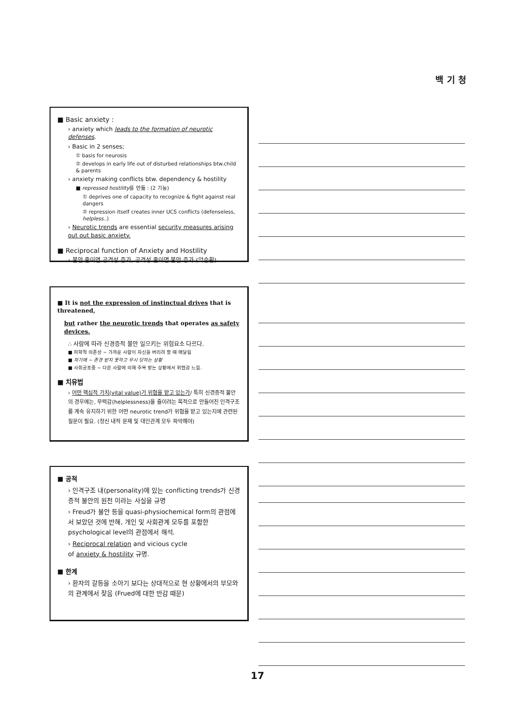백 기 청
■ Basic anxiety :
› anxiety which leads to the formation of neurotic defenses.
› Basic in 2 senses;
① basis for neurosis
② develops in early life out of disturbed relationships btw.child & parents
› anxiety making conflicts btw. dependency & hostility
■ repressed hostility를 만듦 : (2 기능)
① deprives one of capacity to recognize & fight against real dangers
② repression itself creates inner UCS conflicts (defenseless, helpless..)
› Neurotic trends are essential security measures arising out out basic anxiety.
■ Reciprocal function of Anxiety and Hostility
› 불안 줄이면 공격성 증가, 공격성 줄이면 불안 증가 (악순환)
■ It is not the expression of instinctual drives that is threatened,
but rather the neurotic trends that operates as safety devices.
∴ 사람에 따라 신경증적 불안 일으키는 위험요소 다르다.
■ 피학적 의존성 ~ 가까운 사람이 자신을 버리려 할 때 매달림
■ 자기애 ~ 존경 받지 못하고 무시 당하는 상황
■ 사회공포증 ~ 다른 사람에 의해 주목 받는 상황에서 위협감 느낌.
■ 치유법
› 어떤 핵심적 가치(vital value)가 위협을 받고 있는가/ 특히 신경증적 불안의 경우에는, 무력감(helplessness)을 줄이려는 목적으로 만들어진 인격구조를 계속 유지하기 위한 어떤 neurotic trend가 위협을 받고 있는지에 관련된 질문이 필요. (정신 내적 문제 및 대인관계 모두 파악해야)
■ 공적
› 인격구조 내(personality)에 있는 conflicting trends가 신경증적 불안의 원천 이라는 사실을 규명
› Freud가 불안 등을 quasi-physiochemical form의 관점에서 보았던 것에 반해, 개인 및 사회관계 모두를 포함한 psychological level의 관점에서 해석.
› Reciprocal relation and vicious cycle
of anxiety & hostility 규명.
■ 한계
› 환자의 갈등을 소아기 보다는 상대적으로 현 상황에서의 부모와의 관계에서 찾음 (Frued에 대한 반감 때문)
17